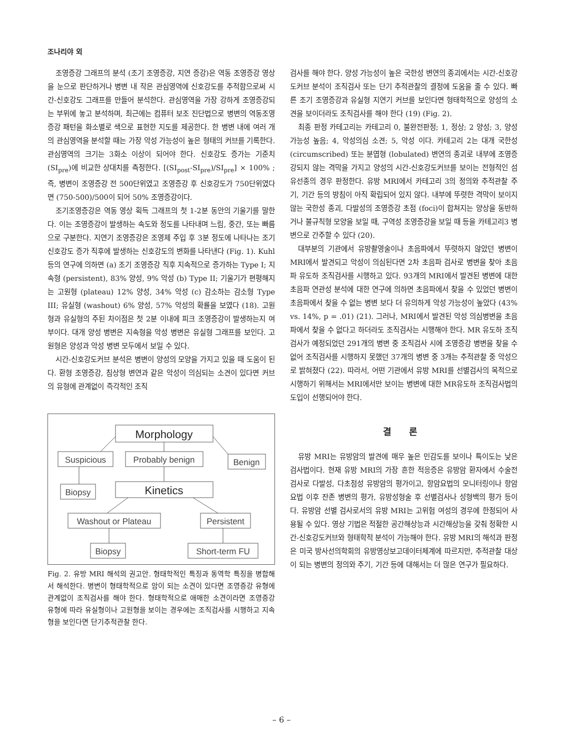조나리야 외
조영증강 그래프의 분석 (조기 조영증강, 지연 증강)은 역동 조영증강 영상을 눈으로 판단하거나 병변 내 작은 관심영역에 신호강도를 추적함으로써 시간-신호강도 그래프를 만들어 분석한다. 관심영역을 가장 강하게 조영증강되는 부위에 놓고 분석하며, 최근에는 컴퓨터 보조 진단법으로 병변의 역동조영증강 패턴을 화소별로 색으로 표현한 지도를 제공한다. 한 병변 내에 여러 개의 관심영역을 분석할 때는 가장 악성 가능성이 높은 형태의 커브를 기록한다. 관심영역의 크기는 3화소 이상이 되어야 한다. 신호강도 증가는 기준치 (SI<sub>pre</sub>)에 비교한 상대치를 측정한다. [(SI<sub>post</sub>-SI<sub>pre</sub>)/SI<sub>pre</sub>] × 100% ; 즉, 병변이 조영증강 전 500단위였고 조영증강 후 신호강도가 750단위였다면 (750-500)/500이 되어 50% 조영증강이다.
조기조영증강은 역동 영상 획득 그래프의 첫 1-2분 동안의 기울기를 말한다. 이는 조영증강이 발생하는 속도와 정도를 나타내며 느림, 중간, 또는 빠름으로 구분한다. 지연기 조영증강은 조영제 주입 후 3분 정도에 나타나는 조기 신호강도 증가 직후에 발생하는 신호강도의 변화를 나타낸다 (Fig. 1). Kuhl 등의 연구에 의하면 (a) 조기 조영증강 직후 지속적으로 증가하는 Type I; 지속형 (persistent), 83% 양성, 9% 악성 (b) Type II; 기울기가 편평해지는 고원형 (plateau) 12% 양성, 34% 악성 (c) 감소하는 감소형 Type III; 유실형 (washout) 6% 양성, 57% 악성의 확률을 보였다 (18). 고원형과 유실형의 주된 차이점은 첫 2분 이내에 피크 조영증강이 발생하는지 여부이다. 대개 양성 병변은 지속형을 악성 병변은 유실형 그래프를 보인다. 고원형은 양성과 악성 병변 모두에서 보일 수 있다.
시간-신호강도커브 분석은 병변이 양성의 모양을 가지고 있을 때 도움이 된다. 환형 조영증강, 침상형 변연과 같은 악성이 의심되는 소견이 있다면 커브의 유형에 관계없이 즉각적인 조직
Morphology
Suspicious
Probably benign
Benign
Biopsy
Kinetics
Washout or Plateau
Persistent
Biopsy
Short-term FU
Fig. 2. 유방 MRI 해석의 권고안. 형태학적인 특징과 동역학 특징을 병합해서 해석한다. 병변이 형태학적으로 암이 되는 소견이 있다면 조영증강 유형에 관계없이 조직검사를 해야 한다. 형태학적으로 애매한 소견이라면 조영증강 유형에 따라 유실형이나 고원형을 보이는 경우에는 조직검사를 시행하고 지속형을 보인다면 단기추적관찰 한다.
검사를 해야 한다. 양성 가능성이 높은 국한성 변연의 종괴에서는 시간-신호강도커브 분석이 조직검사 또는 단기 추적관찰의 결정에 도움을 줄 수 있다. 빠른 조기 조영증강과 유실형 지연기 커브를 보인다면 형태학적으로 양성의 소견을 보이더라도 조직검사를 해야 한다 (19) (Fig. 2).
최종 판정 카테고리는 카테고리 0, 불완전판정; 1, 정상; 2 양성; 3, 양성 가능성 높음; 4, 악성의심 소견; 5, 악성 이다. 카테고리 2는 대개 국한성 (circumscribed) 또는 분엽형 (lobulated) 변연의 종괴로 내부에 조영증강되지 않는 격막을 가지고 양성의 시간-신호강도커브를 보이는 전형적인 섬유선종의 경우 판정한다. 유방 MRI에서 카테고리 3의 정의와 추적관찰 주기, 기간 등의 방침이 아직 확립되어 있지 않다. 내부에 뚜렷한 격막이 보이지 않는 국한성 종괴, 다발성의 조영증강 초점 (foci)이 합쳐지는 양상을 동반하거나 불규칙형 모양을 보일 때, 구역성 조영증강을 보일 때 등을 카테고리3 병변으로 간주할 수 있다 (20).
대부분의 기관에서 유방촬영술이나 초음파에서 뚜렷하지 않았던 병변이 MRI에서 발견되고 악성이 의심된다면 2차 초음파 검사로 병변을 찾아 초음파 유도하 조직검사를 시행하고 있다. 93개의 MRI에서 발견된 병변에 대한 초음파 연관성 분석에 대한 연구에 의하면 초음파에서 찾을 수 있었던 병변이 초음파에서 찾을 수 없는 병변 보다 더 유의하게 악성 가능성이 높았다 (43% vs. 14%, p = .01) (21). 그러나, MRI에서 발견된 악성 의심병변을 초음파에서 찾을 수 없다고 하더라도 조직검사는 시행해야 한다. MR 유도하 조직검사가 예정되었던 291개의 병변 중 조직검사 시에 조영증강 병변을 찾을 수 없어 조직검사를 시행하지 못했던 37개의 병변 중 3개는 추적관찰 중 악성으로 밝혀졌다 (22). 따라서, 어떤 기관에서 유방 MRI를 선별검사의 목적으로 시행하기 위해서는 MRI에서만 보이는 병변에 대한 MR유도하 조직검사법의 도입이 선행되어야 한다.
결 론
유방 MRI는 유방암의 발견에 매우 높은 민감도를 보이나 특이도는 낮은 검사법이다. 현재 유방 MRI의 가장 흔한 적응증은 유방암 환자에서 수술전 검사로 다발성, 다초점성 유방암의 평가이고, 항암요법의 모니터링이나 항암요법 이후 잔존 병변의 평가, 유방성형술 후 선별검사나 성형백의 평가 등이다. 유방암 선별 검사로서의 유방 MRI는 고위험 여성의 경우에 한정되어 사용될 수 있다. 영상 기법은 적절한 공간해상능과 시간해상능을 갖춰 정확한 시간-신호강도커브와 형태학적 분석이 가능해야 한다. 유방 MRI의 해석과 판정은 미국 방사선의학회의 유방영상보고데이터체계에 따르지만, 추적관찰 대상이 되는 병변의 정의와 주기, 기간 등에 대해서는 더 많은 연구가 필요하다.
– 6 –